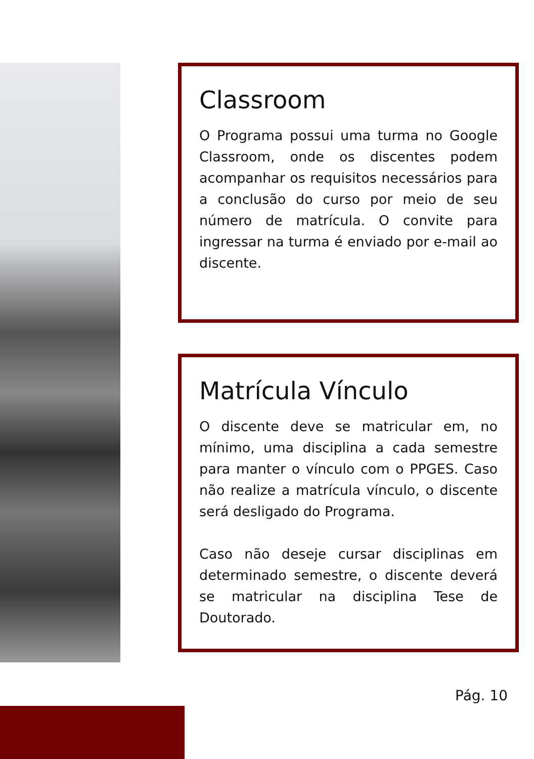Classroom
O Programa possui uma turma no Google Classroom, onde os discentes podem acompanhar os requisitos necessários para a conclusão do curso por meio de seu número de matrícula. O convite para ingressar na turma é enviado por e-mail ao discente.
Matrícula Vínculo
O discente deve se matricular em, no mínimo, uma disciplina a cada semestre para manter o vínculo com o PPGES. Caso não realize a matrícula vínculo, o discente será desligado do Programa.
Caso não deseje cursar disciplinas em determinado semestre, o discente deverá se matricular na disciplina Tese de Doutorado.
Pág. 10